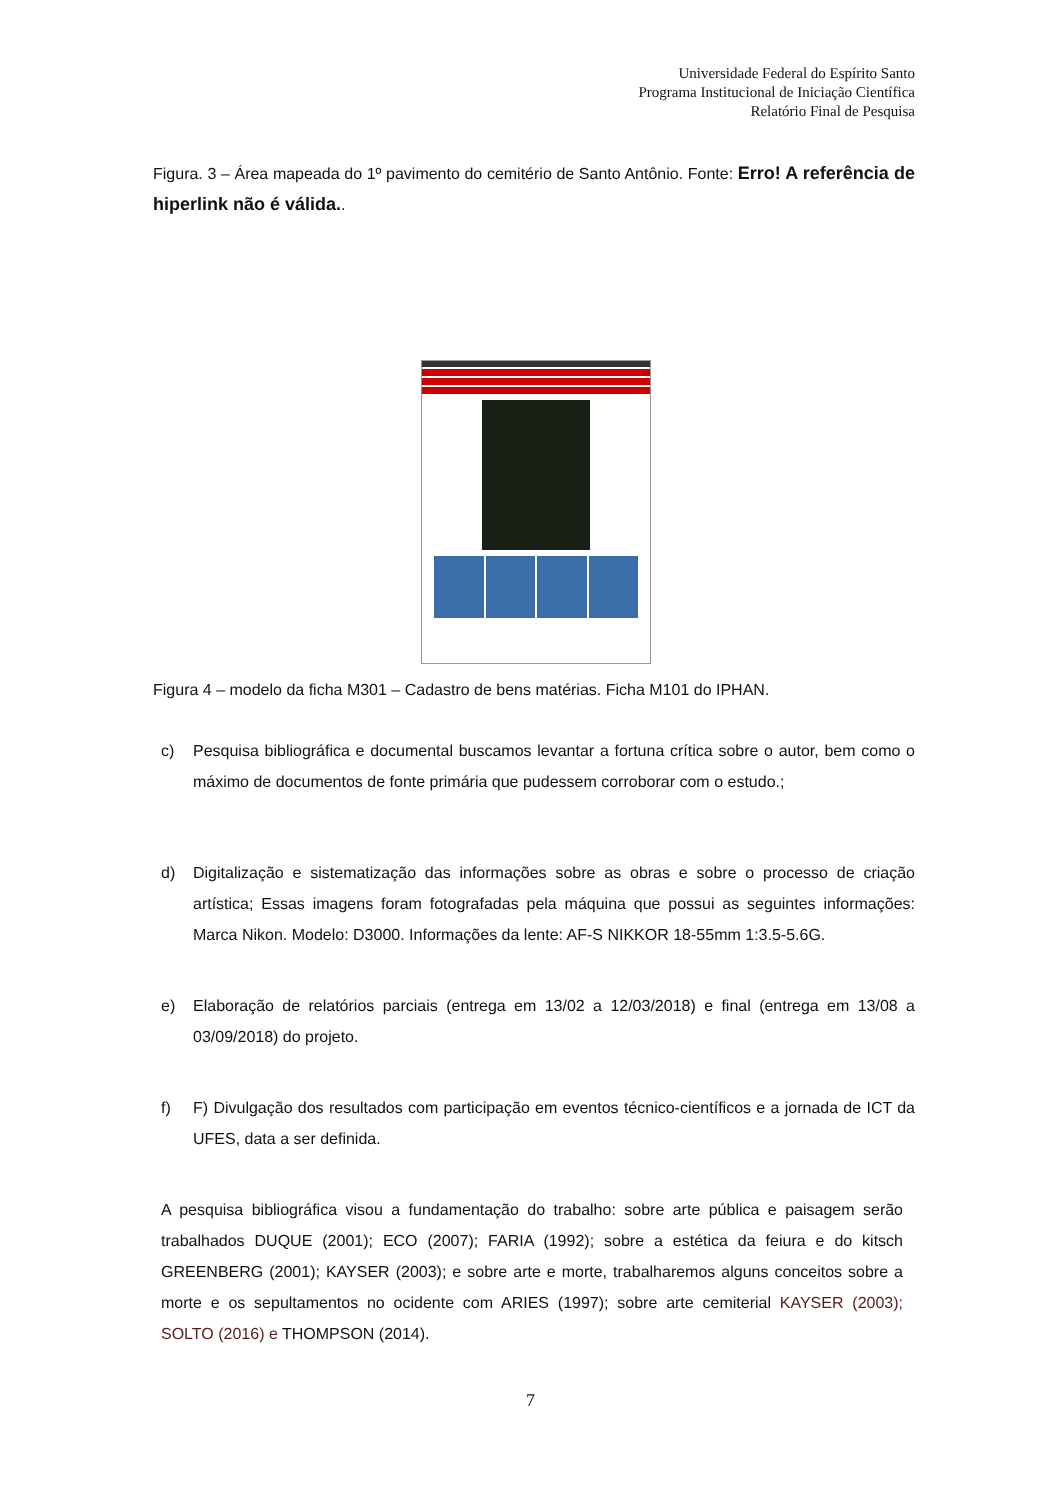Universidade Federal do Espírito Santo
Programa Institucional de Iniciação Científica
Relatório Final de Pesquisa
Figura. 3 – Área mapeada do 1º pavimento do cemitério de Santo Antônio. Fonte: Erro! A referência de hiperlink não é válida..
Figura 4 – modelo da ficha M301 – Cadastro de bens matérias. Ficha M101 do IPHAN.
c) Pesquisa bibliográfica e documental buscamos levantar a fortuna crítica sobre o autor, bem como o máximo de documentos de fonte primária que pudessem corroborar com o estudo.;
d) Digitalização e sistematização das informações sobre as obras e sobre o processo de criação artística; Essas imagens foram fotografadas pela máquina que possui as seguintes informações: Marca Nikon. Modelo: D3000. Informações da lente: AF-S NIKKOR 18-55mm 1:3.5-5.6G.
e) Elaboração de relatórios parciais (entrega em 13/02 a 12/03/2018) e final (entrega em 13/08 a 03/09/2018) do projeto.
f) F) Divulgação dos resultados com participação em eventos técnico-científicos e a jornada de ICT da UFES, data a ser definida.
A pesquisa bibliográfica visou a fundamentação do trabalho: sobre arte pública e paisagem serão trabalhados DUQUE (2001); ECO (2007); FARIA (1992); sobre a estética da feiura e do kitsch GREENBERG (2001); KAYSER (2003); e sobre arte e morte, trabalharemos alguns conceitos sobre a morte e os sepultamentos no ocidente com ARIES (1997); sobre arte cemiterial KAYSER (2003); SOLTO (2016) e THOMPSON (2014).
7